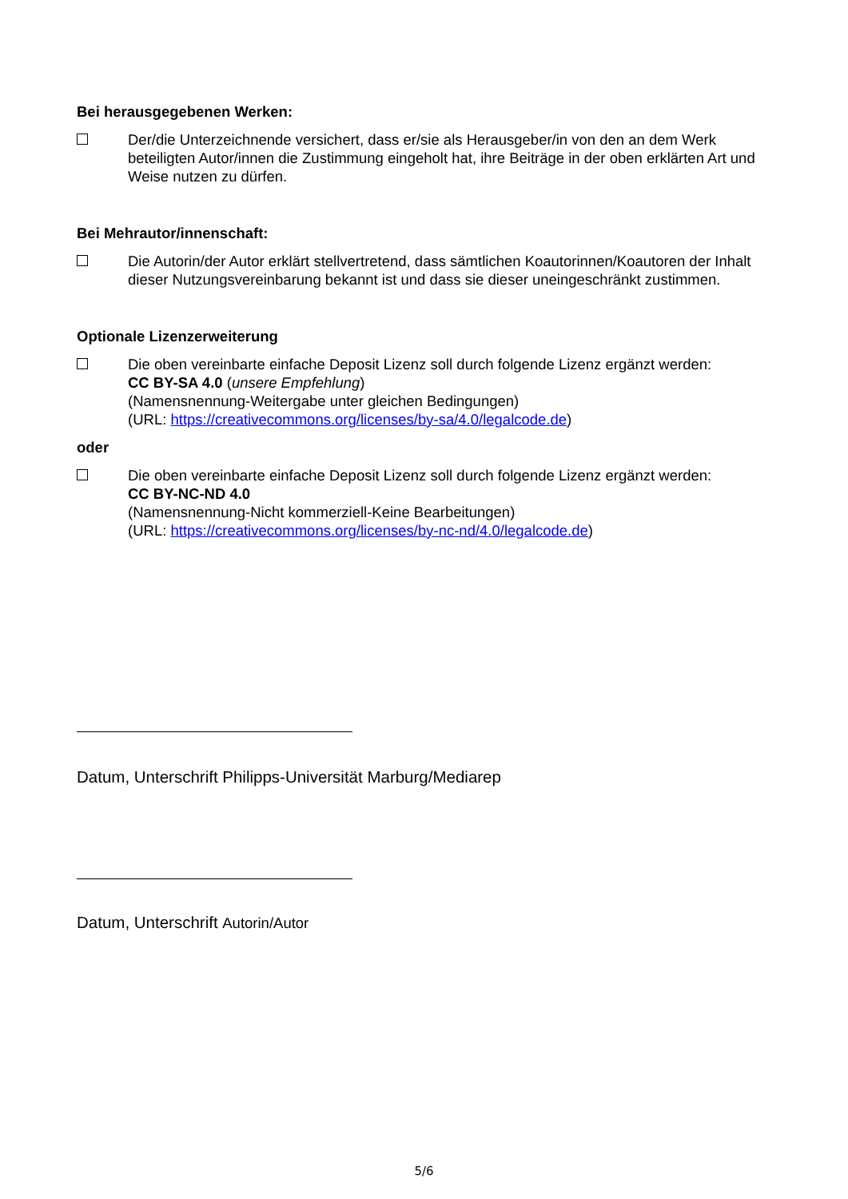Bei herausgegebenen Werken:
Der/die Unterzeichnende versichert, dass er/sie als Herausgeber/in von den an dem Werk beteiligten Autor/innen die Zustimmung eingeholt hat, ihre Beiträge in der oben erklärten Art und Weise nutzen zu dürfen.
Bei Mehrautor/innenschaft:
Die Autorin/der Autor erklärt stellvertretend, dass sämtlichen Koautorinnen/Koautoren der Inhalt dieser Nutzungsvereinbarung bekannt ist und dass sie dieser uneingeschränkt zustimmen.
Optionale Lizenzerweiterung
Die oben vereinbarte einfache Deposit Lizenz soll durch folgende Lizenz ergänzt werden:
CC BY-SA 4.0 (unsere Empfehlung)
(Namensnennung-Weitergabe unter gleichen Bedingungen)
(URL: https://creativecommons.org/licenses/by-sa/4.0/legalcode.de)
oder
Die oben vereinbarte einfache Deposit Lizenz soll durch folgende Lizenz ergänzt werden:
CC BY-NC-ND 4.0
(Namensnennung-Nicht kommerziell-Keine Bearbeitungen)
(URL: https://creativecommons.org/licenses/by-nc-nd/4.0/legalcode.de)
Datum, Unterschrift Philipps-Universität Marburg/Mediarep
Datum, Unterschrift Autorin/Autor
5/6